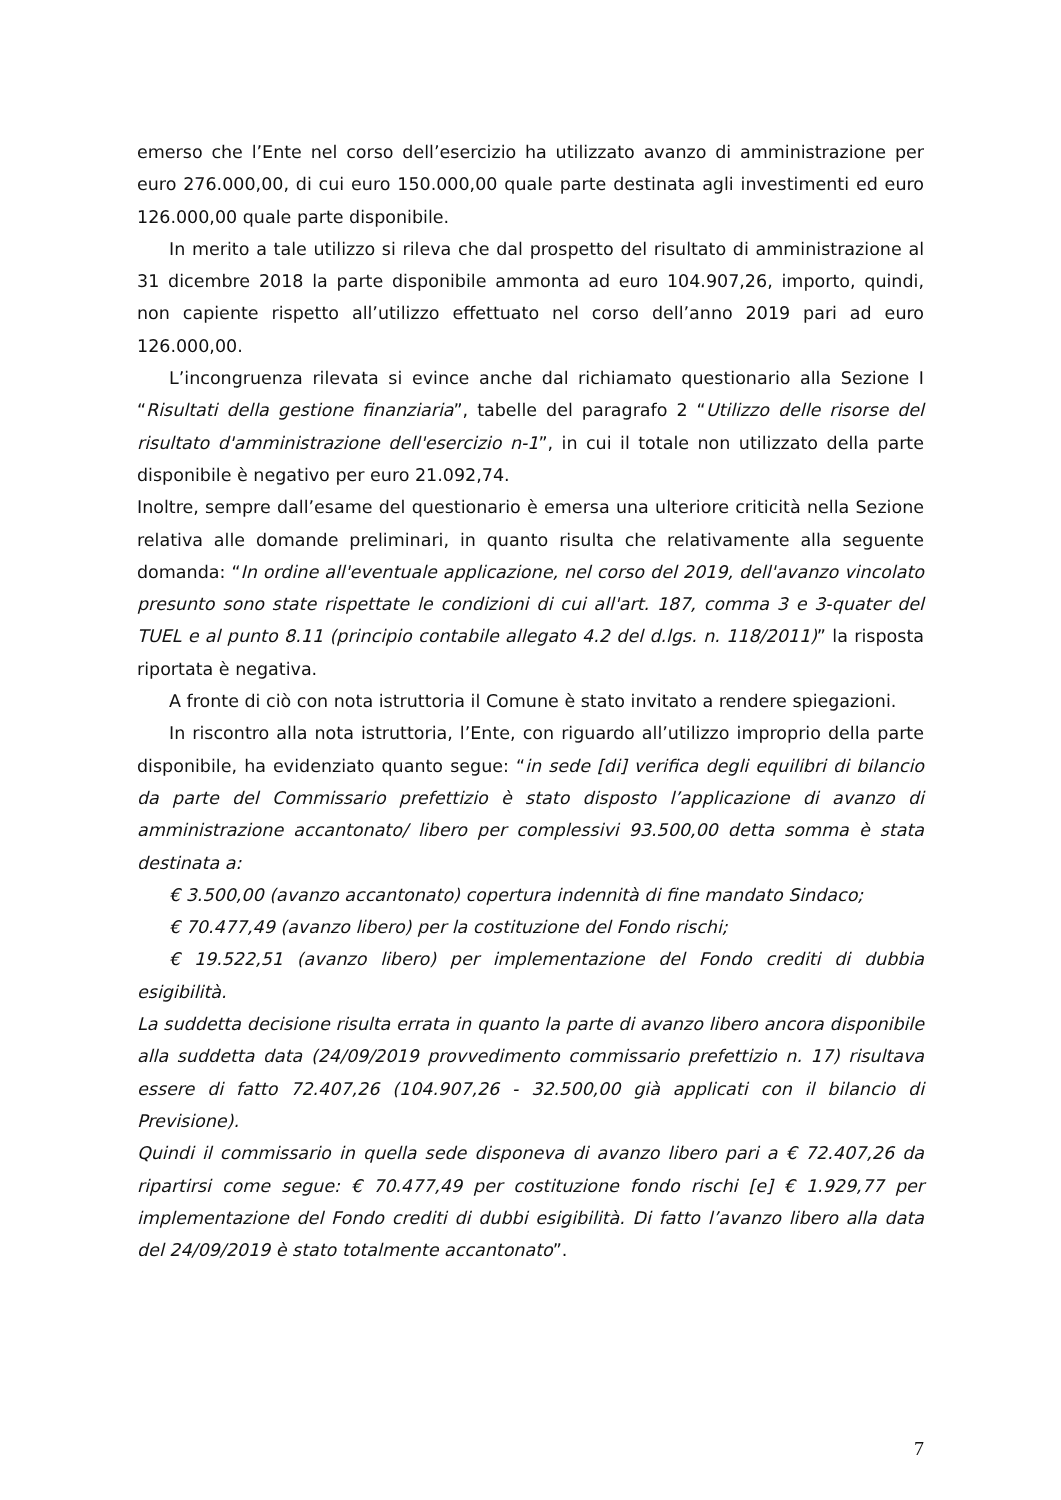emerso che l’Ente nel corso dell’esercizio ha utilizzato avanzo di amministrazione per euro 276.000,00, di cui euro 150.000,00 quale parte destinata agli investimenti ed euro 126.000,00 quale parte disponibile.
In merito a tale utilizzo si rileva che dal prospetto del risultato di amministrazione al 31 dicembre 2018 la parte disponibile ammonta ad euro 104.907,26, importo, quindi, non capiente rispetto all’utilizzo effettuato nel corso dell’anno 2019 pari ad euro 126.000,00.
L’incongruenza rilevata si evince anche dal richiamato questionario alla Sezione I “Risultati della gestione finanziaria”, tabelle del paragrafo 2 “Utilizzo delle risorse del risultato d'amministrazione dell'esercizio n-1”, in cui il totale non utilizzato della parte disponibile è negativo per euro 21.092,74.
Inoltre, sempre dall’esame del questionario è emersa una ulteriore criticità nella Sezione relativa alle domande preliminari, in quanto risulta che relativamente alla seguente domanda: “In ordine all'eventuale applicazione, nel corso del 2019, dell'avanzo vincolato presunto sono state rispettate le condizioni di cui all'art. 187, comma 3 e 3-quater del TUEL e al punto 8.11 (principio contabile allegato 4.2 del d.lgs. n. 118/2011)” la risposta riportata è negativa.
A fronte di ciò con nota istruttoria il Comune è stato invitato a rendere spiegazioni.
In riscontro alla nota istruttoria, l’Ente, con riguardo all’utilizzo improprio della parte disponibile, ha evidenziato quanto segue: “in sede [di] verifica degli equilibri di bilancio da parte del Commissario prefettizio è stato disposto l’applicazione di avanzo di amministrazione accantonato/ libero per complessivi 93.500,00 detta somma è stata destinata a:
€ 3.500,00 (avanzo accantonato) copertura indennità di fine mandato Sindaco;
€ 70.477,49 (avanzo libero) per la costituzione del Fondo rischi;
€ 19.522,51 (avanzo libero) per implementazione del Fondo crediti di dubbia esigibilità.
La suddetta decisione risulta errata in quanto la parte di avanzo libero ancora disponibile alla suddetta data (24/09/2019 provvedimento commissario prefettizio n. 17) risultava essere di fatto 72.407,26 (104.907,26 - 32.500,00 già applicati con il bilancio di Previsione).
Quindi il commissario in quella sede disponeva di avanzo libero pari a € 72.407,26 da ripartirsi come segue: € 70.477,49 per costituzione fondo rischi [e] € 1.929,77 per implementazione del Fondo crediti di dubbi esigibilità. Di fatto l’avanzo libero alla data del 24/09/2019 è stato totalmente accantonato”.
7